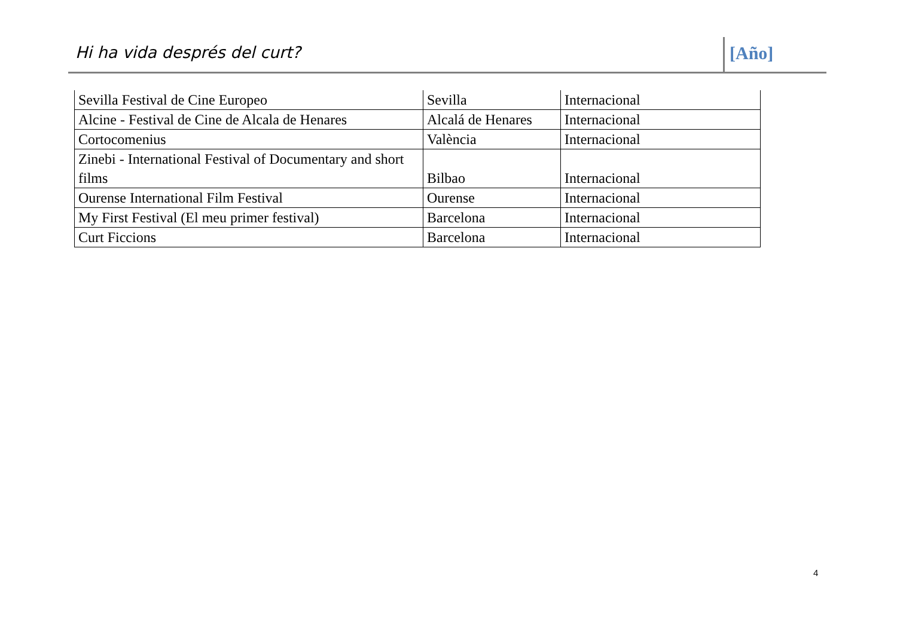Hi ha vida després del curt? [Año]
| Sevilla Festival de Cine Europeo | Sevilla | Internacional |
| Alcine - Festival de Cine de Alcala de Henares | Alcalá de Henares | Internacional |
| Cortocomenius | València | Internacional |
| Zinebi - International Festival of Documentary and short films | Bilbao | Internacional |
| Ourense International Film Festival | Ourense | Internacional |
| My First Festival (El meu primer festival) | Barcelona | Internacional |
| Curt Ficcions | Barcelona | Internacional |
4